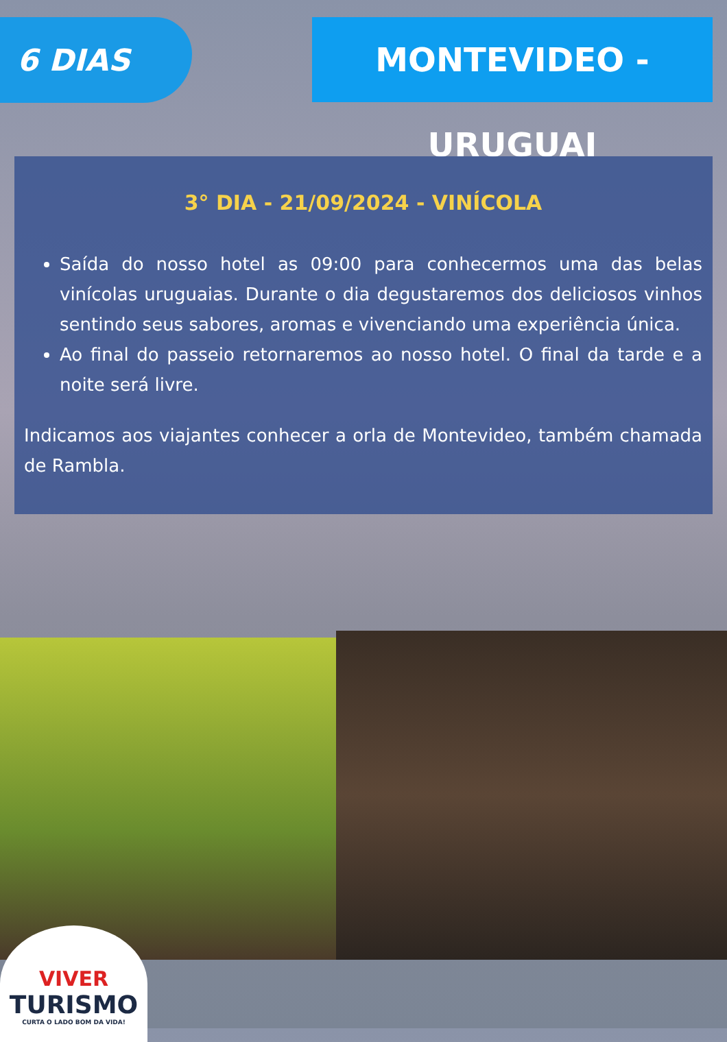6 DIAS
MONTEVIDEO - URUGUAI
3° DIA - 21/09/2024 - VINÍCOLA
Saída do nosso hotel as 09:00 para conhecermos uma das belas vinícolas uruguaias. Durante o dia degustaremos dos deliciosos vinhos sentindo seus sabores, aromas e vivenciando uma experiência única.
Ao final do passeio retornaremos ao nosso hotel. O final da tarde e a noite será livre.
Indicamos aos viajantes conhecer a orla de Montevideo, também chamada de Rambla.
VIVER
TURISMO
CURTA O LADO BOM DA VIDA!